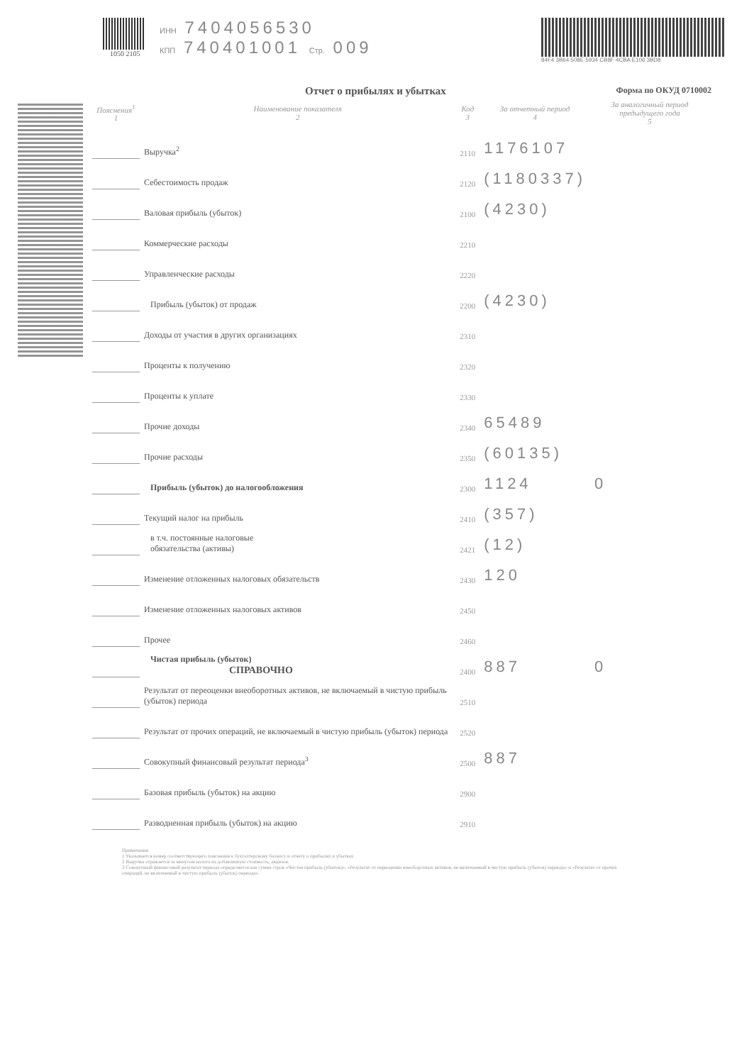1050 2105 ИНН 7404056530
КПП 740401001 Стр. 009
84F4 3B64 508E 5934 CB8F 4CBA E106 3BD8
Отчет о прибылях и убытках Форма по ОКУД 0710002
| Пояснения<sup>1</sup> 1 | Наименование показателя 2 | Код 3 | За отчетный период 4 | За аналогичный период предыдущего года 5 |
| --- | --- | --- | --- | --- |
| | Выручка<sup>2</sup> | 2110 | 1176107 | |
| | Себестоимость продаж | 2120 | (1180337) | |
| | Валовая прибыль (убыток) | 2100 | (4230) | |
| | Коммерческие расходы | 2210 | | |
| | Управленческие расходы | 2220 | | |
| | Прибыль (убыток) от продаж | 2200 | (4230) | |
| | Доходы от участия в других организациях | 2310 | | |
| | Проценты к получению | 2320 | | |
| | Проценты к уплате | 2330 | | |
| | Прочие доходы | 2340 | 65489 | |
| | Прочие расходы | 2350 | (60135) | |
| | Прибыль (убыток) до налогообложения | 2300 | 1124 | 0 |
| | Текущий налог на прибыль | 2410 | (357) | |
| | в т.ч. постоянные налоговые обязательства (активы) | 2421 | (12) | |
| | Изменение отложенных налоговых обязательств | 2430 | 120 | |
| | Изменение отложенных налоговых активов | 2450 | | |
| | Прочее | 2460 | | |
| | Чистая прибыль (убыток) СПРАВОЧНО | 2400 | 887 | 0 |
| | Результат от переоценки внеоборотных активов, не включаемый в чистую прибыль (убыток) периода | 2510 | | |
| | Результат от прочих операций, не включаемый в чистую прибыль (убыток) периода | 2520 | | |
| | Совокупный финансовый результат периода<sup>3</sup> | 2500 | 887 | |
| | Базовая прибыль (убыток) на акцию | 2900 | | |
| | Разводненная прибыль (убыток) на акцию | 2910 | | |
Примечания
1 Указывается номер соответствующего пояснения к бухгалтерскому балансу и отчету о прибылях и убытках.
2 Выручка отражается за минусом налога на добавленную стоимость, акцизов.
3 Совокупный финансовый результат периода определяется как сумма строк «Чистая прибыль (убыток)», «Результат от переоценки внеоборотных активов, не включаемый в чистую прибыль (убыток) периода» и «Результат от прочих операций, не включаемый в чистую прибыль (убыток) периода».